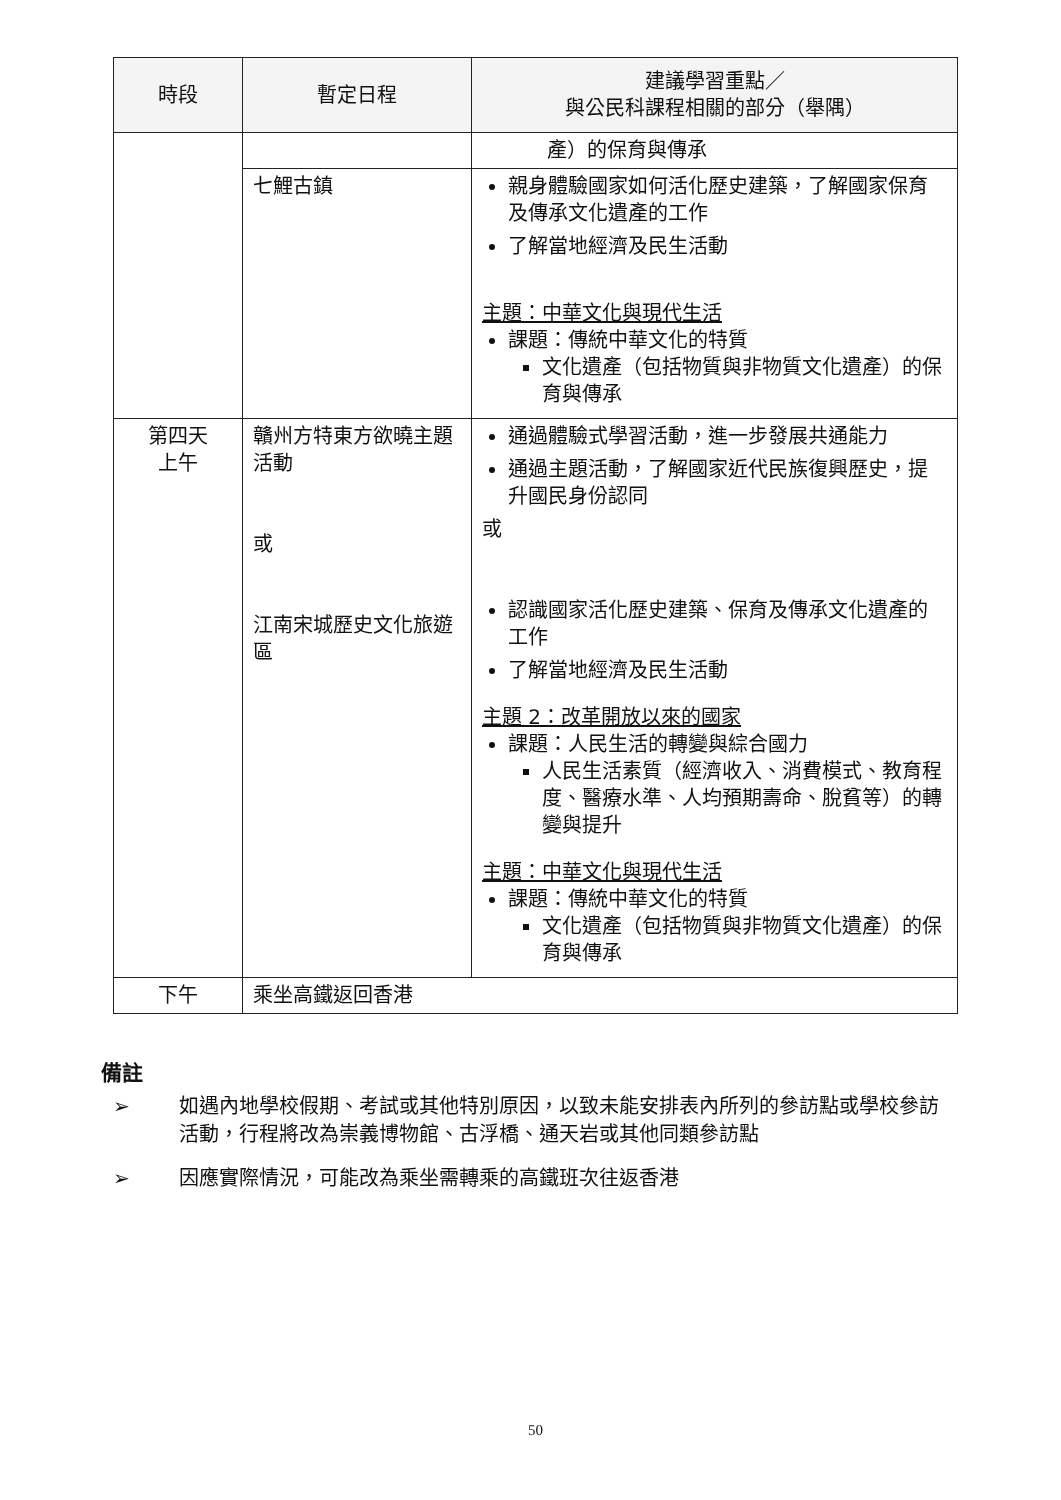| 時段 | 暫定日程 | 建議學習重點／ 與公民科課程相關的部分（舉隅） |
| --- | --- | --- |
| | | 產）的保育與傳承 |
| | 七鯉古鎮 | 親身體驗國家如何活化歷史建築，了解國家保育及傳承文化遺產的工作 了解當地經濟及民生活動 主題：中華文化與現代生活 課題：傳統中華文化的特質 文化遺產（包括物質與非物質文化遺產）的保育與傳承 |
| 第四天 上午 | 贛州方特東方欲曉主題活動 或 江南宋城歷史文化旅遊區 | 通過體驗式學習活動，進一步發展共通能力 通過主題活動，了解國家近代民族復興歷史，提升國民身份認同 或 認識國家活化歷史建築、保育及傳承文化遺產的工作 了解當地經濟及民生活動 主題 2：改革開放以來的國家 課題：人民生活的轉變與綜合國力 人民生活素質（經濟收入、消費模式、教育程度、醫療水準、人均預期壽命、脫貧等）的轉變與提升 主題：中華文化與現代生活 課題：傳統中華文化的特質 文化遺產（包括物質與非物質文化遺產）的保育與傳承 |
| 下午 | 乘坐高鐵返回香港 | |
備註
➢ 如遇內地學校假期、考試或其他特別原因，以致未能安排表內所列的參訪點或學校參訪活動，行程將改為崇義博物館、古浮橋、通天岩或其他同類參訪點
➢ 因應實際情況，可能改為乘坐需轉乘的高鐵班次往返香港
50